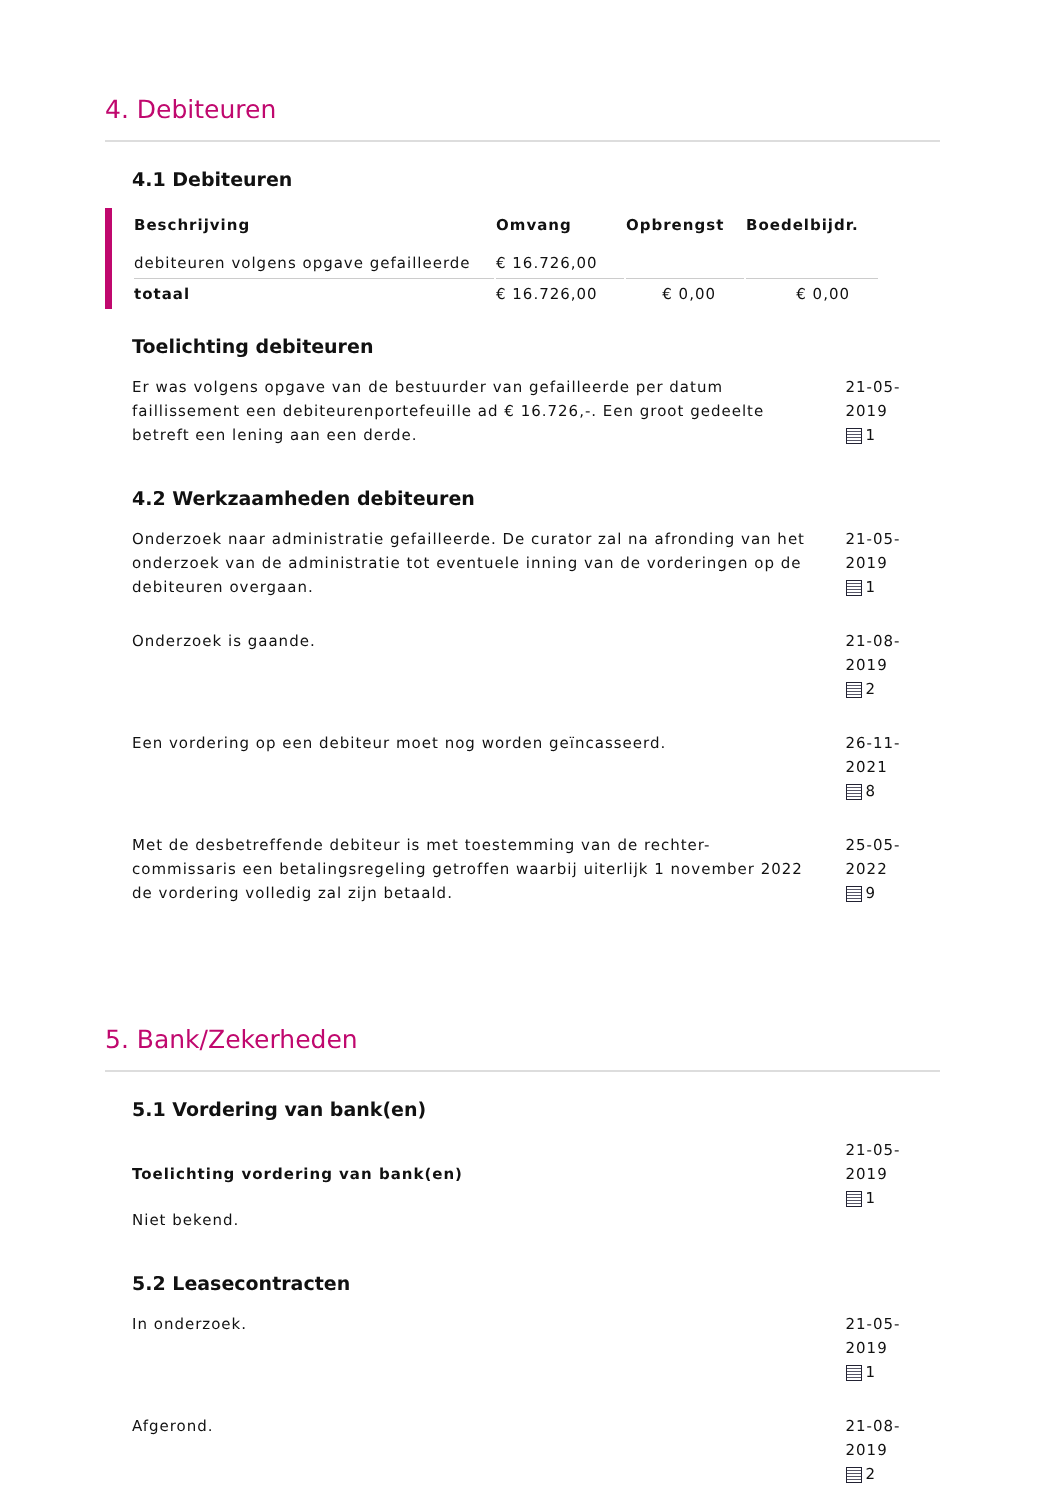4. Debiteuren
4.1 Debiteuren
| Beschrijving | Omvang | Opbrengst | Boedelbijdr. |
| --- | --- | --- | --- |
| debiteuren volgens opgave gefailleerde | € 16.726,00 | | |
| totaal | € 16.726,00 | € 0,00 | € 0,00 |
Toelichting debiteuren
Er was volgens opgave van de bestuurder van gefailleerde per datum faillissement een debiteurenportefeuille ad € 16.726,-. Een groot gedeelte betreft een lening aan een derde.
21-05-2019
1
4.2 Werkzaamheden debiteuren
Onderzoek naar administratie gefailleerde. De curator zal na afronding van het onderzoek van de administratie tot eventuele inning van de vorderingen op de debiteuren overgaan.
21-05-2019
1
Onderzoek is gaande. 21-08-2019
2
Een vordering op een debiteur moet nog worden geïncasseerd. 26-11-2021
8
Met de desbetreffende debiteur is met toestemming van de rechter-commissaris een betalingsregeling getroffen waarbij uiterlijk 1 november 2022 de vordering volledig zal zijn betaald.
25-05-2022
9
5. Bank/Zekerheden
5.1 Vordering van bank(en)
Toelichting vordering van bank(en)
Niet bekend.
21-05-2019
1
5.2 Leasecontracten
In onderzoek. 21-05-2019
1
Afgerond. 21-08-2019
2